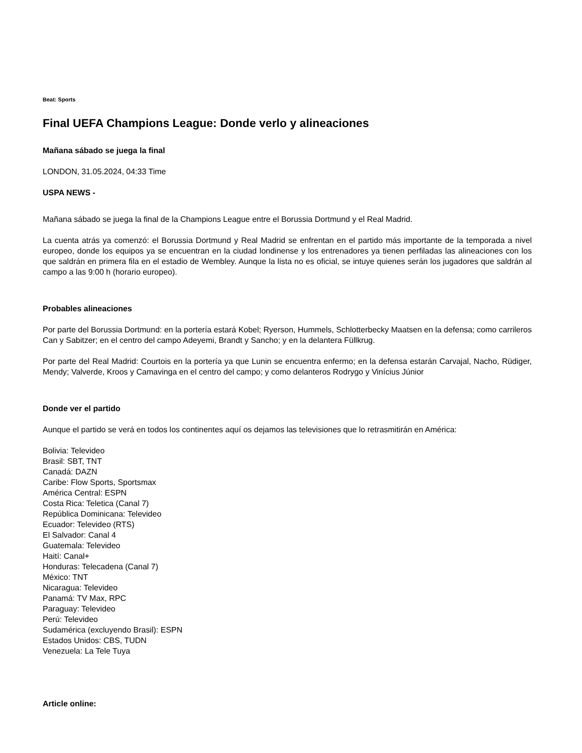Beat: Sports
Final UEFA Champions League: Donde verlo y alineaciones
Mañana sábado se juega la final
LONDON, 31.05.2024, 04:33 Time
USPA NEWS -
Mañana sábado se juega la final de la Champions League entre el Borussia Dortmund y el Real Madrid.
La cuenta atrás ya comenzó: el Borussia Dortmund y Real Madrid se enfrentan en el partido más importante de la temporada a nivel europeo, donde los equipos ya se encuentran en la ciudad londinense y los entrenadores ya tienen perfiladas las alineaciones con los que saldrán en primera fila en el estadio de Wembley. Aunque la lista no es oficial, se intuye quienes serán los jugadores que saldrán al campo a las 9:00 h (horario europeo).
Probables alineaciones
Por parte del Borussia Dortmund: en la portería estará Kobel; Ryerson, Hummels, Schlotterbecky Maatsen en la defensa; como carrileros Can y Sabitzer; en el centro del campo Adeyemi, Brandt y Sancho; y en la delantera Füllkrug.
Por parte del Real Madrid: Courtois en la portería ya que Lunin se encuentra enfermo; en la defensa estarán Carvajal, Nacho, Rüdiger, Mendy; Valverde, Kroos y Camavinga en el centro del campo; y como delanteros Rodrygo y Vinícius Júnior
Donde ver el partido
Aunque el partido se verá en todos los continentes aquí os dejamos las televisiones que lo retrasmitirán en América:
Bolivia: Televideo
Brasil: SBT, TNT
Canadá: DAZN
Caribe: Flow Sports, Sportsmax
América Central: ESPN
Costa Rica: Teletica (Canal 7)
República Dominicana: Televideo
Ecuador: Televideo (RTS)
El Salvador: Canal 4
Guatemala: Televideo
Haití: Canal+
Honduras: Telecadena (Canal 7)
México: TNT
Nicaragua: Televideo
Panamá: TV Max, RPC
Paraguay: Televideo
Perú: Televideo
Sudamérica (excluyendo Brasil): ESPN
Estados Unidos: CBS, TUDN
Venezuela: La Tele Tuya
Article online: